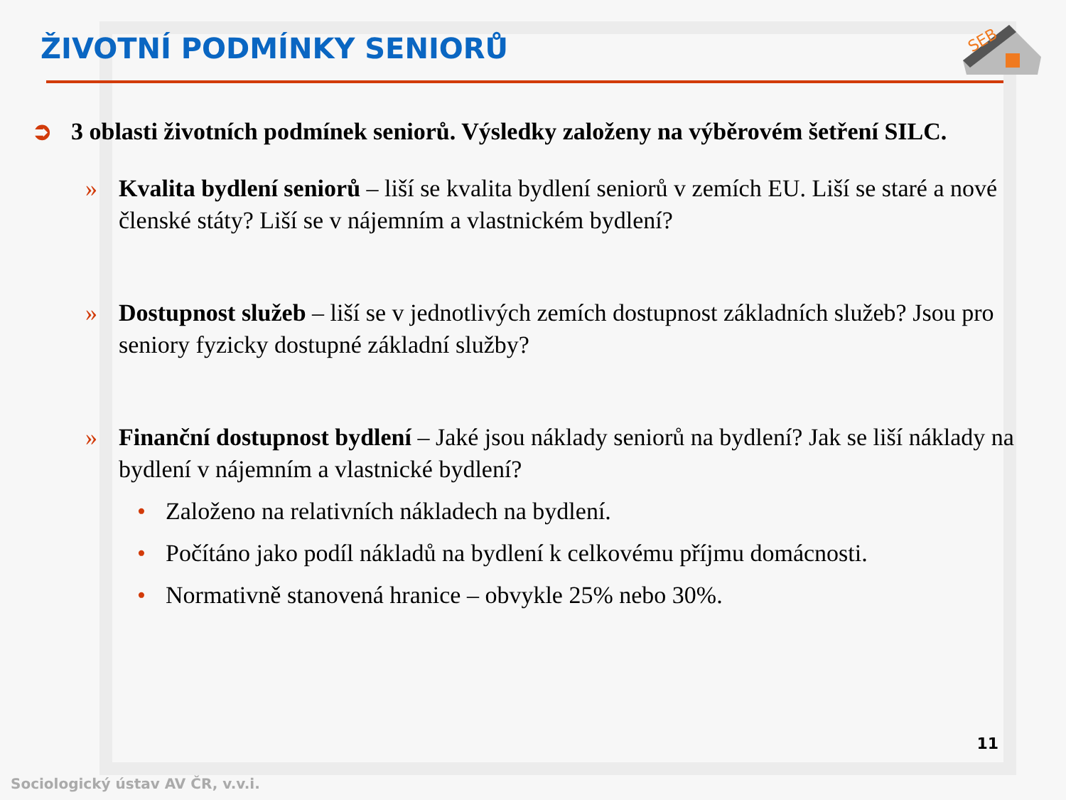SEB
ŽIVOTNÍ PODMÍNKY SENIORŮ
➲ 3 oblasti životních podmínek seniorů. Výsledky založeny na výběrovém šetření SILC.
» Kvalita bydlení seniorů – liší se kvalita bydlení seniorů v zemích EU. Liší se staré a nové členské státy? Liší se v nájemním a vlastnickém bydlení?
» Dostupnost služeb – liší se v jednotlivých zemích dostupnost základních služeb? Jsou pro seniory fyzicky dostupné základní služby?
» Finanční dostupnost bydlení – Jaké jsou náklady seniorů na bydlení? Jak se liší náklady na bydlení v nájemním a vlastnické bydlení?
• Založeno na relativních nákladech na bydlení.
• Počítáno jako podíl nákladů na bydlení k celkovému příjmu domácnosti.
• Normativně stanovená hranice – obvykle 25% nebo 30%.
11
Sociologický ústav AV ČR, v.v.i.